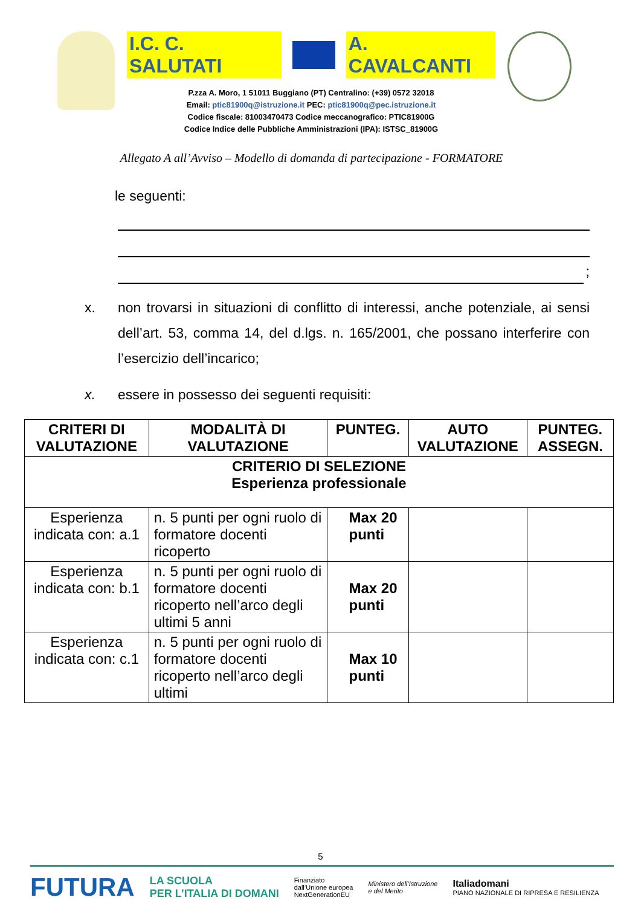I.C. C. SALUTATI A. CAVALCANTI
P.zza A. Moro, 1 51011 Buggiano (PT) Centralino: (+39) 0572 32018
Email: ptic81900q@istruzione.it PEC: ptic81900q@pec.istruzione.it
Codice fiscale: 81003470473 Codice meccanografico: PTIC81900G
Codice Indice delle Pubbliche Amministrazioni (IPA): ISTSC_81900G
Allegato A all’Avviso – Modello di domanda di partecipazione - FORMATORE
le seguenti:
;
x. non trovarsi in situazioni di conflitto di interessi, anche potenziale, ai sensi dell’art. 53, comma 14, del d.lgs. n. 165/2001, che possano interferire con l’esercizio dell’incarico;
x. essere in possesso dei seguenti requisiti:
| CRITERI DI VALUTAZIONE | MODALITÀ DI VALUTAZIONE | PUNTEG. | AUTO VALUTAZIONE | PUNTEG. ASSEGN. |
| --- | --- | --- | --- | --- |
| CRITERIO DI SELEZIONE Esperienza professionale | | | | |
| Esperienza indicata con: a.1 | n. 5 punti per ogni ruolo di formatore docenti ricoperto | Max 20 punti | | |
| Esperienza indicata con: b.1 | n. 5 punti per ogni ruolo di formatore docenti ricoperto nell’arco degli ultimi 5 anni | Max 20 punti | | |
| Esperienza indicata con: c.1 | n. 5 punti per ogni ruolo di formatore docenti ricoperto nell’arco degli ultimi | Max 10 punti | | |
5
FUTURA LA SCUOLA
PER L’ITALIA DI DOMANI Finanziato
dall’Unione europea
NextGenerationEU Ministero dell’Istruzione
e del Merito Italiadomani
PIANO NAZIONALE DI RIPRESA E RESILIENZA